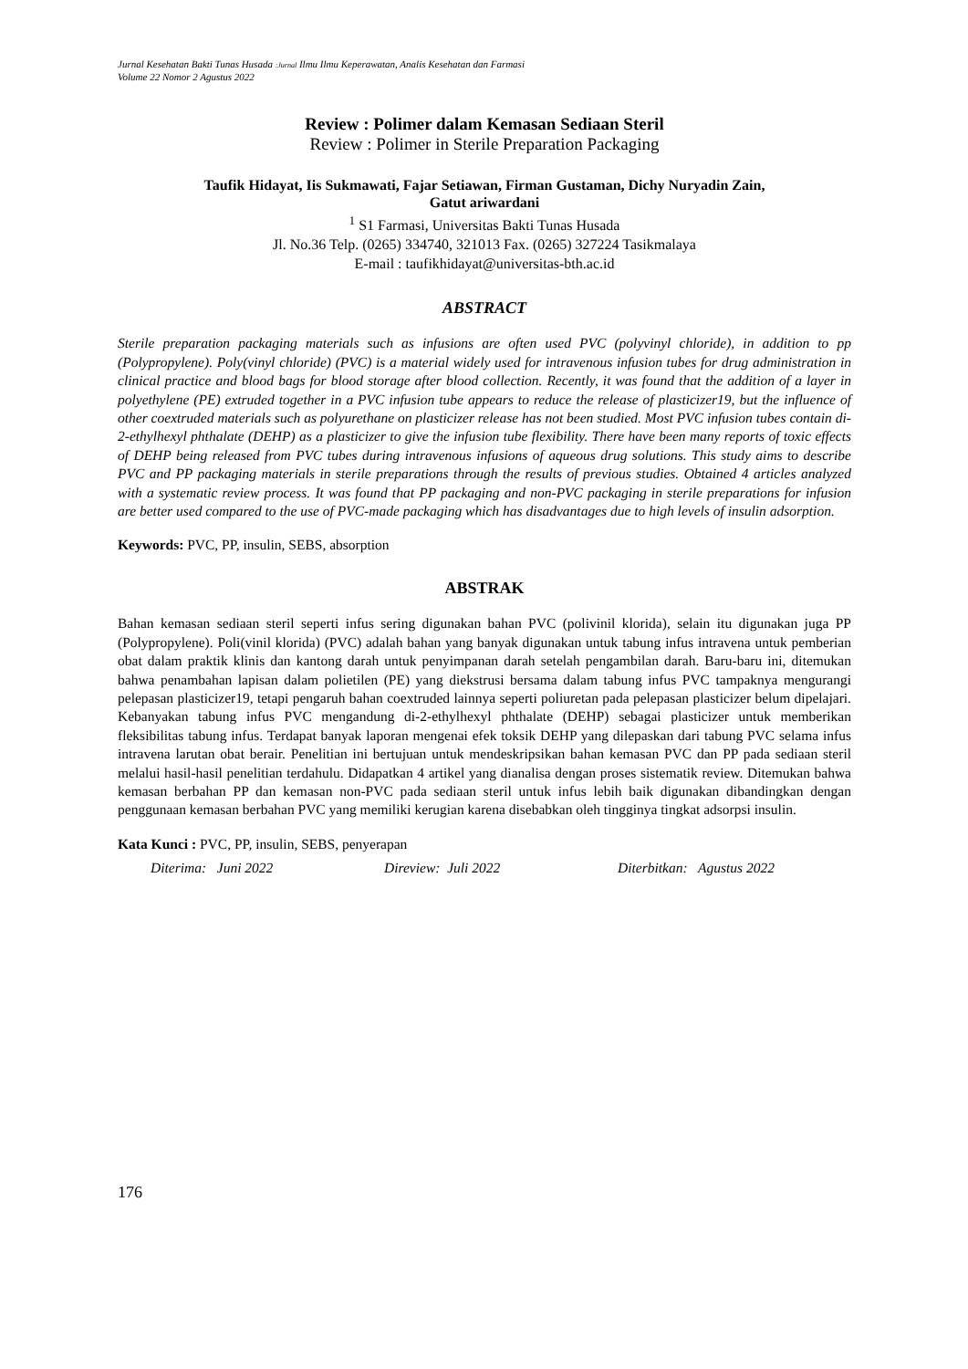Jurnal Kesehatan Bakti Tunas Husada :Jurnal Ilmu Ilmu Keperawatan, Analis Kesehatan dan Farmasi
Volume 22 Nomor 2 Agustus 2022
Review : Polimer dalam Kemasan Sediaan Steril
Review : Polimer in Sterile Preparation Packaging
Taufik Hidayat, Iis Sukmawati, Fajar Setiawan, Firman Gustaman, Dichy Nuryadin Zain,
Gatut ariwardani
<sup>1</sup> S1 Farmasi, Universitas Bakti Tunas Husada
Jl. No.36 Telp. (0265) 334740, 321013 Fax. (0265) 327224 Tasikmalaya
E-mail : taufikhidayat@universitas-bth.ac.id
ABSTRACT
Sterile preparation packaging materials such as infusions are often used PVC (polyvinyl chloride), in addition to pp (Polypropylene). Poly(vinyl chloride) (PVC) is a material widely used for intravenous infusion tubes for drug administration in clinical practice and blood bags for blood storage after blood collection. Recently, it was found that the addition of a layer in polyethylene (PE) extruded together in a PVC infusion tube appears to reduce the release of plasticizer19, but the influence of other coextruded materials such as polyurethane on plasticizer release has not been studied. Most PVC infusion tubes contain di-2-ethylhexyl phthalate (DEHP) as a plasticizer to give the infusion tube flexibility. There have been many reports of toxic effects of DEHP being released from PVC tubes during intravenous infusions of aqueous drug solutions. This study aims to describe PVC and PP packaging materials in sterile preparations through the results of previous studies. Obtained 4 articles analyzed with a systematic review process. It was found that PP packaging and non-PVC packaging in sterile preparations for infusion are better used compared to the use of PVC-made packaging which has disadvantages due to high levels of insulin adsorption.
Keywords: PVC, PP, insulin, SEBS, absorption
ABSTRAK
Bahan kemasan sediaan steril seperti infus sering digunakan bahan PVC (polivinil klorida), selain itu digunakan juga PP (Polypropylene). Poli(vinil klorida) (PVC) adalah bahan yang banyak digunakan untuk tabung infus intravena untuk pemberian obat dalam praktik klinis dan kantong darah untuk penyimpanan darah setelah pengambilan darah. Baru-baru ini, ditemukan bahwa penambahan lapisan dalam polietilen (PE) yang diekstrusi bersama dalam tabung infus PVC tampaknya mengurangi pelepasan plasticizer19, tetapi pengaruh bahan coextruded lainnya seperti poliuretan pada pelepasan plasticizer belum dipelajari. Kebanyakan tabung infus PVC mengandung di-2-ethylhexyl phthalate (DEHP) sebagai plasticizer untuk memberikan fleksibilitas tabung infus. Terdapat banyak laporan mengenai efek toksik DEHP yang dilepaskan dari tabung PVC selama infus intravena larutan obat berair. Penelitian ini bertujuan untuk mendeskripsikan bahan kemasan PVC dan PP pada sediaan steril melalui hasil-hasil penelitian terdahulu. Didapatkan 4 artikel yang dianalisa dengan proses sistematik review. Ditemukan bahwa kemasan berbahan PP dan kemasan non-PVC pada sediaan steril untuk infus lebih baik digunakan dibandingkan dengan penggunaan kemasan berbahan PVC yang memiliki kerugian karena disebabkan oleh tingginya tingkat adsorpsi insulin.
Kata Kunci : PVC, PP, insulin, SEBS, penyerapan
Diterima: Juni 2022 Direview: Juli 2022 Diterbitkan: Agustus 2022
176